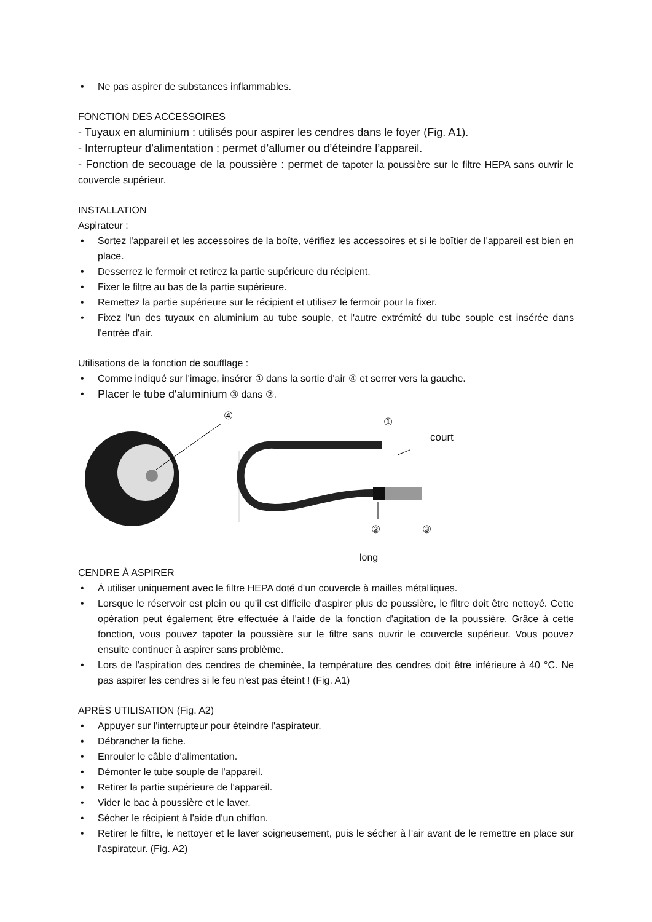• Ne pas aspirer de substances inflammables.
FONCTION DES ACCESSOIRES
- Tuyaux en aluminium : utilisés pour aspirer les cendres dans le foyer (Fig. A1).
- Interrupteur d’alimentation : permet d’allumer ou d’éteindre l’appareil.
- Fonction de secouage de la poussière : permet de tapoter la poussière sur le filtre HEPA sans ouvrir le couvercle supérieur.
INSTALLATION
Aspirateur :
• Sortez l'appareil et les accessoires de la boîte, vérifiez les accessoires et si le boîtier de l'appareil est bien en place.
• Desserrez le fermoir et retirez la partie supérieure du récipient.
• Fixer le filtre au bas de la partie supérieure.
• Remettez la partie supérieure sur le récipient et utilisez le fermoir pour la fixer.
• Fixez l'un des tuyaux en aluminium au tube souple, et l'autre extrémité du tube souple est insérée dans l'entrée d'air.
Utilisations de la fonction de soufflage :
• Comme indiqué sur l'image, insérer ① dans la sortie d'air ④ et serrer vers la gauche.
• Placer le tube d'aluminium ③ dans ②.
④ ①
court
② ③
long
CENDRE À ASPIRER
• À utiliser uniquement avec le filtre HEPA doté d'un couvercle à mailles métalliques.
• Lorsque le réservoir est plein ou qu'il est difficile d'aspirer plus de poussière, le filtre doit être nettoyé. Cette opération peut également être effectuée à l'aide de la fonction d'agitation de la poussière. Grâce à cette fonction, vous pouvez tapoter la poussière sur le filtre sans ouvrir le couvercle supérieur. Vous pouvez ensuite continuer à aspirer sans problème.
• Lors de l'aspiration des cendres de cheminée, la température des cendres doit être inférieure à 40 °C. Ne pas aspirer les cendres si le feu n'est pas éteint ! (Fig. A1)
APRÈS UTILISATION (Fig. A2)
• Appuyer sur l'interrupteur pour éteindre l'aspirateur.
• Débrancher la fiche.
• Enrouler le câble d'alimentation.
• Démonter le tube souple de l'appareil.
• Retirer la partie supérieure de l'appareil.
• Vider le bac à poussière et le laver.
• Sécher le récipient à l'aide d'un chiffon.
• Retirer le filtre, le nettoyer et le laver soigneusement, puis le sécher à l'air avant de le remettre en place sur l'aspirateur. (Fig. A2)